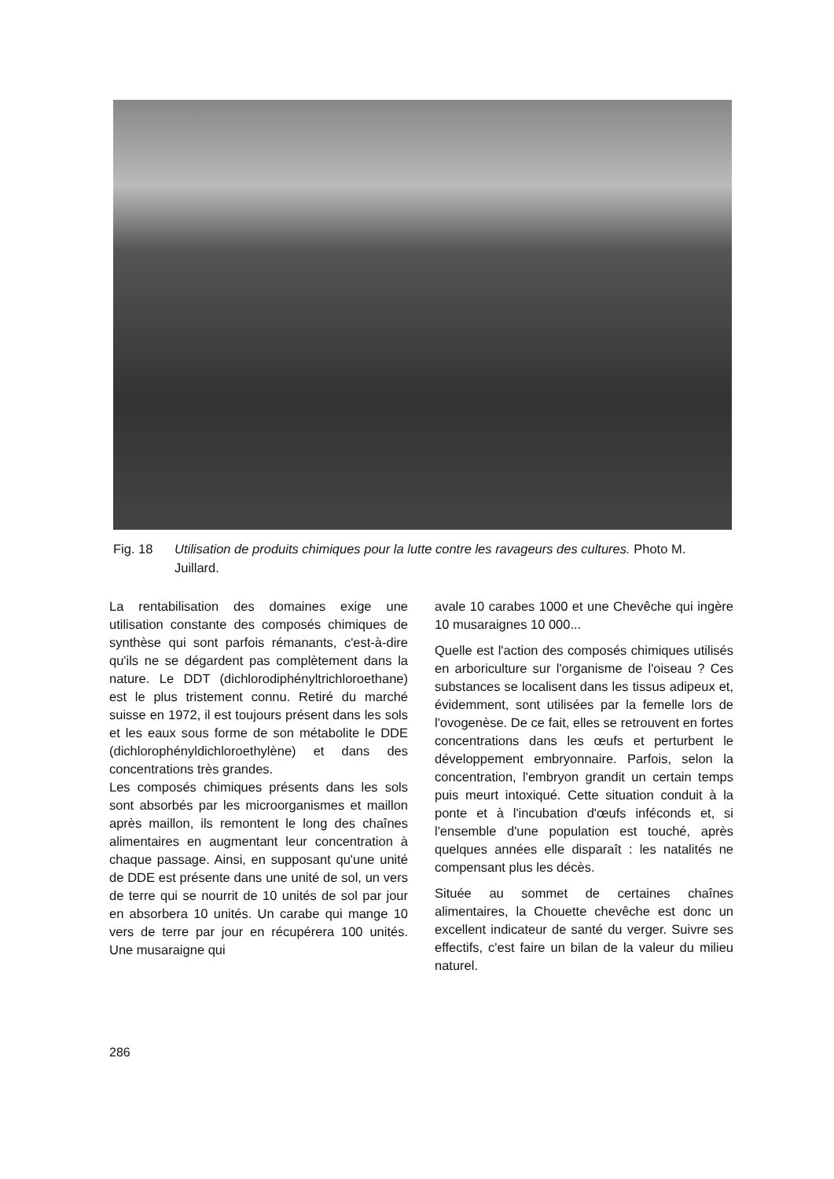Fig. 18 Utilisation de produits chimiques pour la lutte contre les ravageurs des cultures. Photo M. Juillard.
La rentabilisation des domaines exige une utilisation constante des composés chimiques de synthèse qui sont parfois rémanants, c'est-à-dire qu'ils ne se dégardent pas complètement dans la nature. Le DDT (dichlorodiphényltrichloroethane) est le plus tristement connu. Retiré du marché suisse en 1972, il est toujours présent dans les sols et les eaux sous forme de son métabolite le DDE (dichlorophényldichloroethylène) et dans des concentrations très grandes.
Les composés chimiques présents dans les sols sont absorbés par les microorganismes et maillon après maillon, ils remontent le long des chaînes alimentaires en augmentant leur concentration à chaque passage. Ainsi, en supposant qu'une unité de DDE est présente dans une unité de sol, un vers de terre qui se nourrit de 10 unités de sol par jour en absorbera 10 unités. Un carabe qui mange 10 vers de terre par jour en récupérera 100 unités. Une musaraigne qui
avale 10 carabes 1000 et une Chevêche qui ingère 10 musaraignes 10 000...
Quelle est l'action des composés chimiques utilisés en arboriculture sur l'organisme de l'oiseau ? Ces substances se localisent dans les tissus adipeux et, évidemment, sont utilisées par la femelle lors de l'ovogenèse. De ce fait, elles se retrouvent en fortes concentrations dans les œufs et perturbent le développement embryonnaire. Parfois, selon la concentration, l'embryon grandit un certain temps puis meurt intoxiqué. Cette situation conduit à la ponte et à l'incubation d'œufs inféconds et, si l'ensemble d'une population est touché, après quelques années elle disparaît : les natalités ne compensant plus les décès.
Située au sommet de certaines chaînes alimentaires, la Chouette chevêche est donc un excellent indicateur de santé du verger. Suivre ses effectifs, c'est faire un bilan de la valeur du milieu naturel.
286